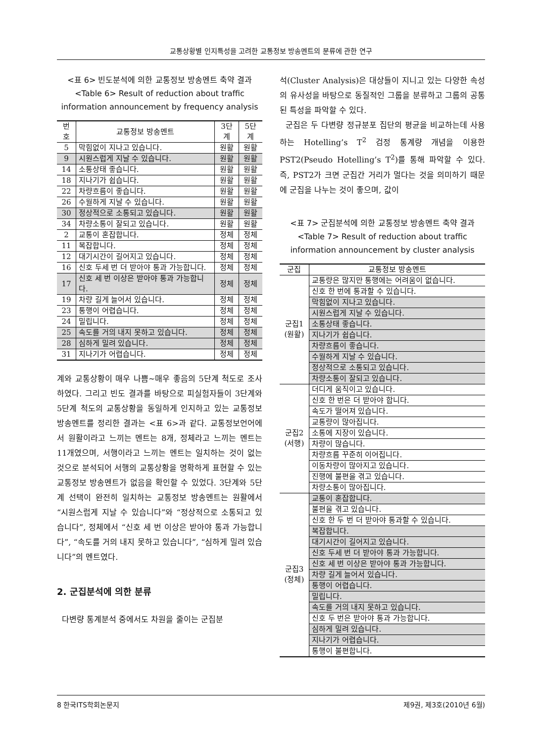교통상황별 인지특성을 고려한 교통정보 방송멘트의 분류에 관한 연구
<표 6> 빈도분석에 의한 교통정보 방송멘트 축약 결과
<Table 6> Result of reduction about traffic information announcement by frequency analysis
| 번호 | 교통정보 방송멘트 | 3단계 | 5단계 |
| --- | --- | --- | --- |
| 5 | 막힘없이 지나고 있습니다. | 원활 | 원활 |
| 9 | 시원스럽게 지날 수 있습니다. | 원활 | 원활 |
| 14 | 소통상태 좋습니다. | 원활 | 원활 |
| 18 | 지나기가 쉽습니다. | 원활 | 원활 |
| 22 | 차량흐름이 좋습니다. | 원활 | 원활 |
| 26 | 수월하게 지날 수 있습니다. | 원활 | 원활 |
| 30 | 정상적으로 소통되고 있습니다. | 원활 | 원활 |
| 34 | 차량소통이 잘되고 있습니다. | 원활 | 원활 |
| 2 | 교통이 혼잡합니다. | 정체 | 정체 |
| 11 | 복잡합니다. | 정체 | 정체 |
| 12 | 대기시간이 길어지고 있습니다. | 정체 | 정체 |
| 16 | 신호 두세 번 더 받아야 통과 가능합니다. | 정체 | 정체 |
| 17 | 신호 세 번 이상은 받아야 통과 가능합니다. | 정체 | 정체 |
| 19 | 차량 길게 늘어서 있습니다. | 정체 | 정체 |
| 23 | 통행이 어렵습니다. | 정체 | 정체 |
| 24 | 밀립니다. | 정체 | 정체 |
| 25 | 속도를 거의 내지 못하고 있습니다. | 정체 | 정체 |
| 28 | 심하게 밀려 있습니다. | 정체 | 정체 |
| 31 | 지나기가 어렵습니다. | 정체 | 정체 |
계와 교통상황이 매우 나쁨~매우 좋음의 5단계 척도로 조사하였다. 그리고 빈도 결과를 바탕으로 피실험자들이 3단계와 5단계 척도의 교통상황을 동일하게 인지하고 있는 교통정보 방송멘트를 정리한 결과는 <표 6>과 같다. 교통정보언어에서 원활이라고 느끼는 멘트는 8개, 정체라고 느끼는 멘트는 11개였으며, 서행이라고 느끼는 멘트는 일치하는 것이 없는 것으로 분석되어 서행의 교통상황을 명확하게 표현할 수 있는 교통정보 방송멘트가 없음을 확인할 수 있었다. 3단계와 5단계 선택이 완전히 일치하는 교통정보 방송멘트는 원활에서 “시원스럽게 지날 수 있습니다”와 “정상적으로 소통되고 있습니다”, 정체에서 “신호 세 번 이상은 받아야 통과 가능합니다”, “속도를 거의 내지 못하고 있습니다”, “심하게 밀려 있습니다”의 멘트였다.
2. 군집분석에 의한 분류
다변량 통계분석 중에서도 차원을 줄이는 군집분
석(Cluster Analysis)은 대상들이 지니고 있는 다양한 속성의 유사성을 바탕으로 동질적인 그룹을 분류하고 그룹의 공통된 특성을 파악할 수 있다.
군집은 두 다변량 정규분포 집단의 평균을 비교하는데 사용하는 Hotelling’s T<sup>2</sup> 검정 통계량 개념을 이용한 PST2(Pseudo Hotelling’s T<sup>2</sup>)를 통해 파악할 수 있다. 즉, PST2가 크면 군집간 거리가 멀다는 것을 의미하기 때문에 군집을 나누는 것이 좋으며, 값이
<표 7> 군집분석에 의한 교통정보 방송멘트 축약 결과
<Table 7> Result of reduction about traffic information announcement by cluster analysis
| 군집 | 교통정보 방송멘트 |
| --- | --- |
| 군집1 (원활) | 교통량은 많지만 통행에는 어려움이 없습니다. |
| | 신호 한 번에 통과할 수 있습니다. |
| | 막힘없이 지나고 있습니다. |
| | 시원스럽게 지날 수 있습니다. |
| | 소통상태 좋습니다. |
| | 지나기가 쉽습니다. |
| | 차량흐름이 좋습니다. |
| | 수월하게 지날 수 있습니다. |
| | 정상적으로 소통되고 있습니다. |
| | 차량소통이 잘되고 있습니다. |
| 군집2 (서행) | 더디게 움직이고 있습니다. |
| | 신호 한 번은 더 받아야 합니다. |
| | 속도가 떨어져 있습니다. |
| | 교통량이 많아집니다. |
| | 소통에 지장이 있습니다. |
| | 차량이 많습니다. |
| | 차량흐름 꾸준히 이어집니다. |
| | 이동차량이 많아지고 있습니다. |
| | 진행에 불편을 겪고 있습니다. |
| | 차량소통이 많아집니다. |
| 군집3 (정체) | 교통이 혼잡합니다. |
| | 불편을 겪고 있습니다. |
| | 신호 한 두 번 더 받아야 통과할 수 있습니다. |
| | 복잡합니다. |
| | 대기시간이 길어지고 있습니다. |
| | 신호 두세 번 더 받아야 통과 가능합니다. |
| | 신호 세 번 이상은 받아야 통과 가능합니다. |
| | 차량 길게 늘어서 있습니다. |
| | 통행이 어렵습니다. |
| | 밀립니다. |
| | 속도를 거의 내지 못하고 있습니다. |
| | 신호 두 번은 받아야 통과 가능합니다. |
| | 심하게 밀려 있습니다. |
| | 지나기가 어렵습니다. |
| | 통행이 불편합니다. |
8 한국ITS학회논문지 제9권, 제3호(2010년 6월)